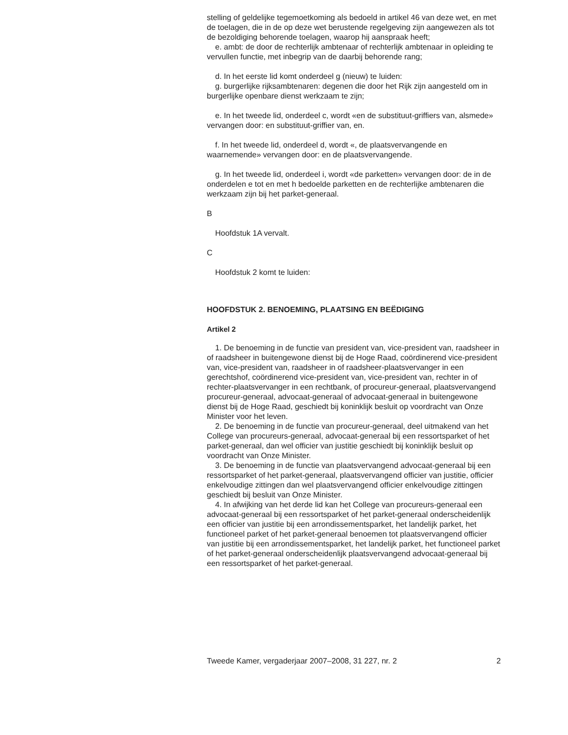stelling of geldelijke tegemoetkoming als bedoeld in artikel 46 van deze wet, en met de toelagen, die in de op deze wet berustende regelgeving zijn aangewezen als tot de bezoldiging behorende toelagen, waarop hij aanspraak heeft;
e. ambt: de door de rechterlijk ambtenaar of rechterlijk ambtenaar in opleiding te vervullen functie, met inbegrip van de daarbij behorende rang;
d. In het eerste lid komt onderdeel g (nieuw) te luiden:
g. burgerlijke rijksambtenaren: degenen die door het Rijk zijn aangesteld om in burgerlijke openbare dienst werkzaam te zijn;
e. In het tweede lid, onderdeel c, wordt «en de substituut-griffiers van, alsmede» vervangen door: en substituut-griffier van, en.
f. In het tweede lid, onderdeel d, wordt «, de plaatsvervangende en waarnemende» vervangen door: en de plaatsvervangende.
g. In het tweede lid, onderdeel i, wordt «de parketten» vervangen door: de in de onderdelen e tot en met h bedoelde parketten en de rechterlijke ambtenaren die werkzaam zijn bij het parket-generaal.
B
Hoofdstuk 1A vervalt.
C
Hoofdstuk 2 komt te luiden:
HOOFDSTUK 2. BENOEMING, PLAATSING EN BEËDIGING
Artikel 2
1. De benoeming in de functie van president van, vice-president van, raadsheer in of raadsheer in buitengewone dienst bij de Hoge Raad, coördinerend vice-president van, vice-president van, raadsheer in of raadsheer-plaatsvervanger in een gerechtshof, coördinerend vice-president van, vice-president van, rechter in of rechter-plaatsvervanger in een rechtbank, of procureur-generaal, plaatsvervangend procureur-generaal, advocaat-generaal of advocaat-generaal in buitengewone dienst bij de Hoge Raad, geschiedt bij koninklijk besluit op voordracht van Onze Minister voor het leven.
2. De benoeming in de functie van procureur-generaal, deel uitmakend van het College van procureurs-generaal, advocaat-generaal bij een ressortsparket of het parket-generaal, dan wel officier van justitie geschiedt bij koninklijk besluit op voordracht van Onze Minister.
3. De benoeming in de functie van plaatsvervangend advocaat-generaal bij een ressortsparket of het parket-generaal, plaatsvervangend officier van justitie, officier enkelvoudige zittingen dan wel plaatsvervangend officier enkelvoudige zittingen geschiedt bij besluit van Onze Minister.
4. In afwijking van het derde lid kan het College van procureurs-generaal een advocaat-generaal bij een ressortsparket of het parket-generaal onderscheidenlijk een officier van justitie bij een arrondissementsparket, het landelijk parket, het functioneel parket of het parket-generaal benoemen tot plaatsvervangend officier van justitie bij een arrondissementsparket, het landelijk parket, het functioneel parket of het parket-generaal onderscheidenlijk plaatsvervangend advocaat-generaal bij een ressortsparket of het parket-generaal.
Tweede Kamer, vergaderjaar 2007–2008, 31 227, nr. 2 2